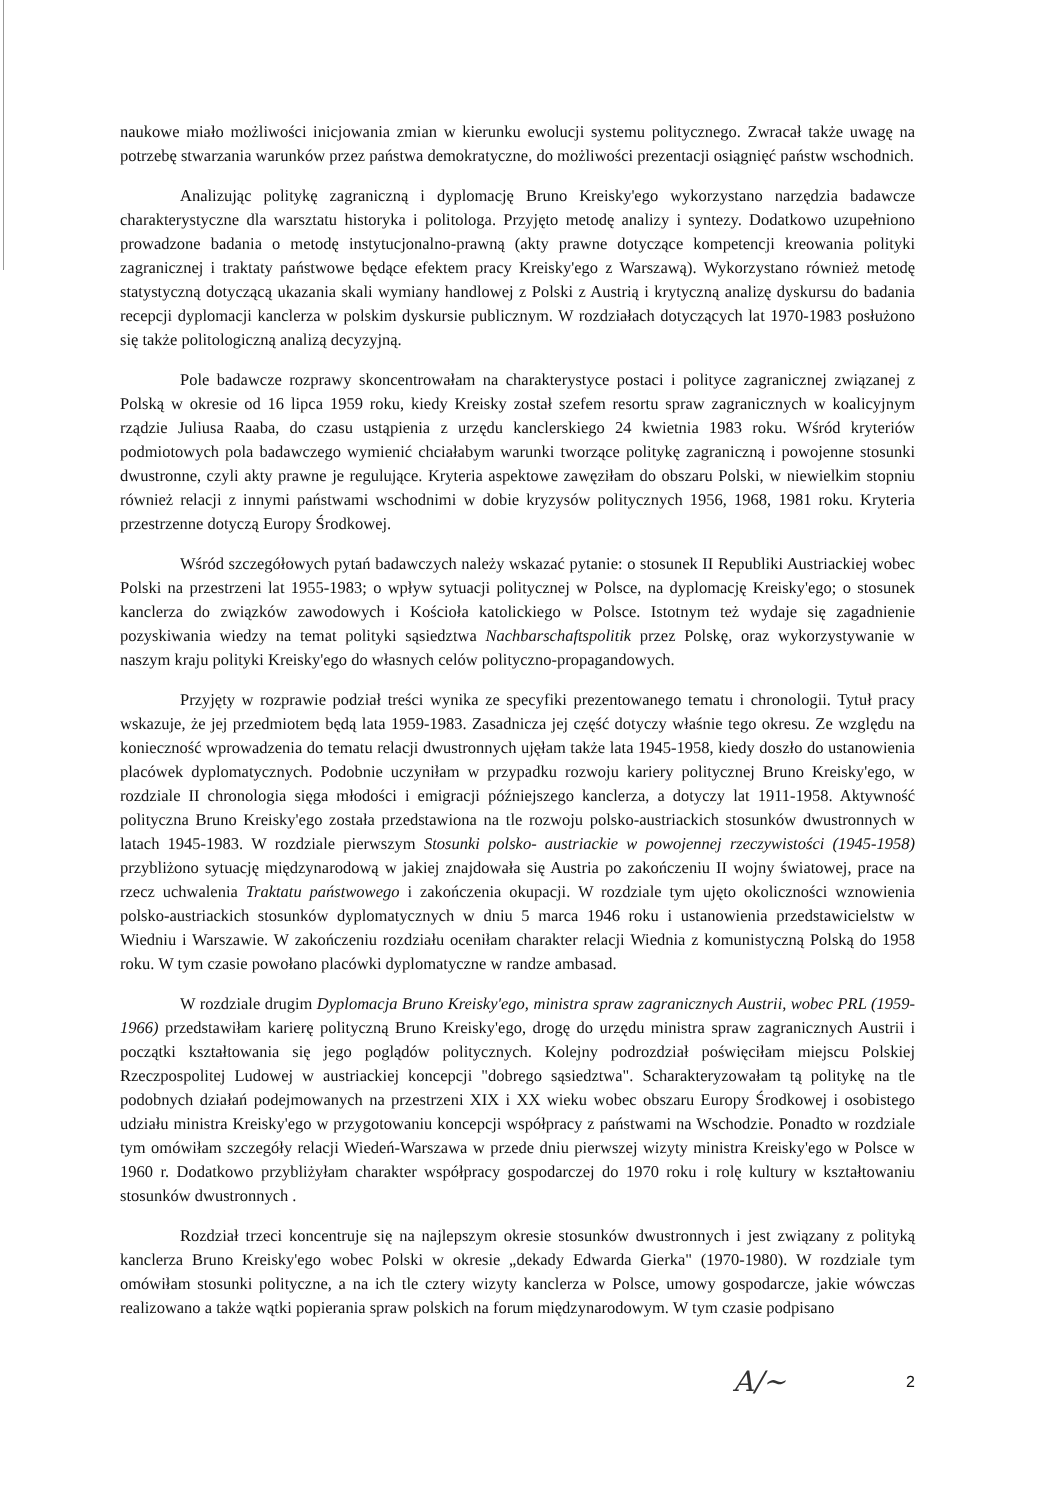naukowe miało możliwości inicjowania zmian w kierunku ewolucji systemu politycznego. Zwracał także uwagę na potrzebę stwarzania warunków przez państwa demokratyczne, do możliwości prezentacji osiągnięć państw wschodnich.
Analizując politykę zagraniczną i dyplomację Bruno Kreisky'ego wykorzystano narzędzia badawcze charakterystyczne dla warsztatu historyka i politologa. Przyjęto metodę analizy i syntezy. Dodatkowo uzupełniono prowadzone badania o metodę instytucjonalno-prawną (akty prawne dotyczące kompetencji kreowania polityki zagranicznej i traktaty państwowe będące efektem pracy Kreisky'ego z Warszawą). Wykorzystano również metodę statystyczną dotyczącą ukazania skali wymiany handlowej z Polski z Austrią i krytyczną analizę dyskursu do badania recepcji dyplomacji kanclerza w polskim dyskursie publicznym. W rozdziałach dotyczących lat 1970-1983 posłużono się także politologiczną analizą decyzyjną.
Pole badawcze rozprawy skoncentrowałam na charakterystyce postaci i polityce zagranicznej związanej z Polską w okresie od 16 lipca 1959 roku, kiedy Kreisky został szefem resortu spraw zagranicznych w koalicyjnym rządzie Juliusa Raaba, do czasu ustąpienia z urzędu kanclerskiego 24 kwietnia 1983 roku. Wśród kryteriów podmiotowych pola badawczego wymienić chciałabym warunki tworzące politykę zagraniczną i powojenne stosunki dwustronne, czyli akty prawne je regulujące. Kryteria aspektowe zawęziłam do obszaru Polski, w niewielkim stopniu również relacji z innymi państwami wschodnimi w dobie kryzysów politycznych 1956, 1968, 1981 roku. Kryteria przestrzenne dotyczą Europy Środkowej.
Wśród szczegółowych pytań badawczych należy wskazać pytanie: o stosunek II Republiki Austriackiej wobec Polski na przestrzeni lat 1955-1983; o wpływ sytuacji politycznej w Polsce, na dyplomację Kreisky'ego; o stosunek kanclerza do związków zawodowych i Kościoła katolickiego w Polsce. Istotnym też wydaje się zagadnienie pozyskiwania wiedzy na temat polityki sąsiedztwa Nachbarschaftspolitik przez Polskę, oraz wykorzystywanie w naszym kraju polityki Kreisky'ego do własnych celów polityczno-propagandowych.
Przyjęty w rozprawie podział treści wynika ze specyfiki prezentowanego tematu i chronologii. Tytuł pracy wskazuje, że jej przedmiotem będą lata 1959-1983. Zasadnicza jej część dotyczy właśnie tego okresu. Ze względu na konieczność wprowadzenia do tematu relacji dwustronnych ujęłam także lata 1945-1958, kiedy doszło do ustanowienia placówek dyplomatycznych. Podobnie uczyniłam w przypadku rozwoju kariery politycznej Bruno Kreisky'ego, w rozdziale II chronologia sięga młodości i emigracji późniejszego kanclerza, a dotyczy lat 1911-1958. Aktywność polityczna Bruno Kreisky'ego została przedstawiona na tle rozwoju polsko-austriackich stosunków dwustronnych w latach 1945-1983. W rozdziale pierwszym Stosunki polsko- austriackie w powojennej rzeczywistości (1945-1958) przybliżono sytuację międzynarodową w jakiej znajdowała się Austria po zakończeniu II wojny światowej, prace na rzecz uchwalenia Traktatu państwowego i zakończenia okupacji. W rozdziale tym ujęto okoliczności wznowienia polsko-austriackich stosunków dyplomatycznych w dniu 5 marca 1946 roku i ustanowienia przedstawicielstw w Wiedniu i Warszawie. W zakończeniu rozdziału oceniłam charakter relacji Wiednia z komunistyczną Polską do 1958 roku. W tym czasie powołano placówki dyplomatyczne w randze ambasad.
W rozdziale drugim Dyplomacja Bruno Kreisky'ego, ministra spraw zagranicznych Austrii, wobec PRL (1959-1966) przedstawiłam karierę polityczną Bruno Kreisky'ego, drogę do urzędu ministra spraw zagranicznych Austrii i początki kształtowania się jego poglądów politycznych. Kolejny podrozdział poświęciłam miejscu Polskiej Rzeczpospolitej Ludowej w austriackiej koncepcji "dobrego sąsiedztwa". Scharakteryzowałam tą politykę na tle podobnych działań podejmowanych na przestrzeni XIX i XX wieku wobec obszaru Europy Środkowej i osobistego udziału ministra Kreisky'ego w przygotowaniu koncepcji współpracy z państwami na Wschodzie. Ponadto w rozdziale tym omówiłam szczegóły relacji Wiedeń-Warszawa w przede dniu pierwszej wizyty ministra Kreisky'ego w Polsce w 1960 r. Dodatkowo przybliżyłam charakter współpracy gospodarczej do 1970 roku i rolę kultury w kształtowaniu stosunków dwustronnych .
Rozdział trzeci koncentruje się na najlepszym okresie stosunków dwustronnych i jest związany z polityką kanclerza Bruno Kreisky'ego wobec Polski w okresie „dekady Edwarda Gierka" (1970-1980). W rozdziale tym omówiłam stosunki polityczne, a na ich tle cztery wizyty kanclerza w Polsce, umowy gospodarcze, jakie wówczas realizowano a także wątki popierania spraw polskich na forum międzynarodowym. W tym czasie podpisano
A/~ 2